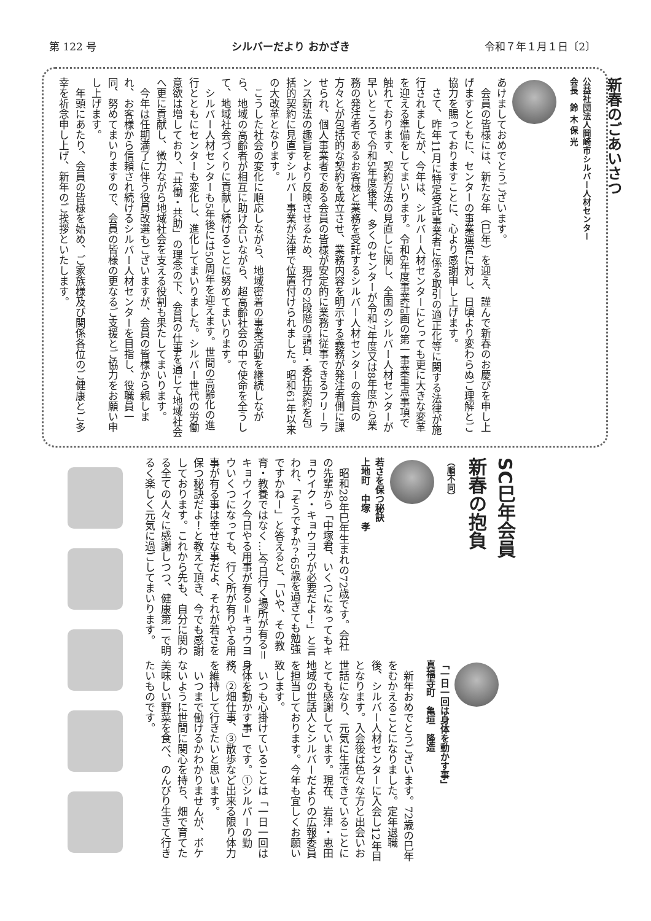第 122 号 シルバーだより おかざき 令和７年１月１日〔2〕
新春のごあいさつ
公益社団法人岡崎市シルバー人材センター
会長　鈴 木 保 光
あけましておめでとうございます。
会員の皆様には、新たな年（巳年）を迎え、謹んで新春のお慶びを申し上げますとともに、センターの事業運営に対し、日頃より変わらぬご理解とご協力を賜っておりますことに、心より感謝申し上げます。
さて、昨年11月に特定受託事業者に係る取引の適正化等に関する法律が施行されましたが、今年は、シルバー人材センターにとっても更に大きな変革を迎える準備をしてまいります。令和6年度事業計画の第一事業重点事項で触れております、契約方法の見直しに関し、全国のシルバー人材センターが早いところで令和5年度後半、多くのセンターが令和7年度又は8年度から業務の発注者であるお客様と業務を受託するシルバー人材センターの会員の方々とが包括的な契約を成立させ、業務内容を明示する義務が発注者側に課せられ、個人事業者である会員の皆様が安定的に業務に従事できるフリーランス新法の趣旨をより反映させるため、現行の2段階の請負・委任契約を包括的契約に見直すシルバー事業が法律で位置付けられました。昭和61年以来の大改革となります。
こうした社会の変化に順応しながら、地域密着の事業活動を継続しながら、地域の高齢者が相互に助け合いながら、超高齢社会の中で使命を全うして、地域社会づくりに貢献し続けることに努めてまいります。
シルバー人材センターも5年後には50周年を迎えます。世間の高齢化の進行とともにセンターも変化し、進化してまいりました。シルバー世代の労働意欲は増しており、「共働・共助」の理念の下、会員の仕事を通じて地域社会へ更に貢献し、微力ながら地域社会を支える役割も果たしてまいります。
今年は任期満了に伴う役員改選もございますが、会員の皆様から親しまれ、お客様から信頼され続けるシルバー人材センターを目指し、役職員一同、努めてまいりますので、会員の皆様の更なるご支援とご協力をお願い申し上げます。
年頭にあたり、会員の皆様を始め、ご家族様及び関係各位のご健康とご多幸を祈念申し上げ、新年のご挨拶といたします。
SC巳年会員
新春の抱負
（順不同）
若さを保つ秘訣
上地町　中塚　孝
昭和28年巳年生まれの72歳です。会社の先輩から「中塚君、いくつになってもキョウイク・キョウヨウが必要だよ！」と言われ、「そうですか？65歳を過ぎても勉強ですかねー」と答えると、「いや、その教育・教養ではなく…」今日行く場所が有る＝キョウイク今日やる用事が有る＝キョウヨウいくつになっても、行く所が有りやる用事が有る事は幸せな事だよ、それが若さを保つ秘訣だよ！と教えて頂き、今でも感謝しております。これから先も、自分に関わる全ての人々に感謝しつつ、健康第一で明るく楽しく元気に過ごしてまいります。
「一日一回は身体を動かす事」
真福寺町　亀垣　隆造
新年おめでとうございます。72歳の巳年をむかえることになりました。定年退職後、シルバー人材センターに入会し12年目となります。入会後は色々な方と出会いお世話になり、元気に生活できていることにとても感謝しています。現在、岩津・恵田地域の世話人とシルバーだよりの広報委員を担当しております。今年も宜しくお願い致します。
いつも心掛けていることは「一日一回は身体を動かす事」です。①シルバーの勤務、②畑仕事、③散歩など出来る限り体力を維持して行きたいと思います。
いつまで働けるかわかりませんが、ボケないように世間に関心を持ち、畑で育てた美味しい野菜を食べ、のんびり生きて行きたいものです。